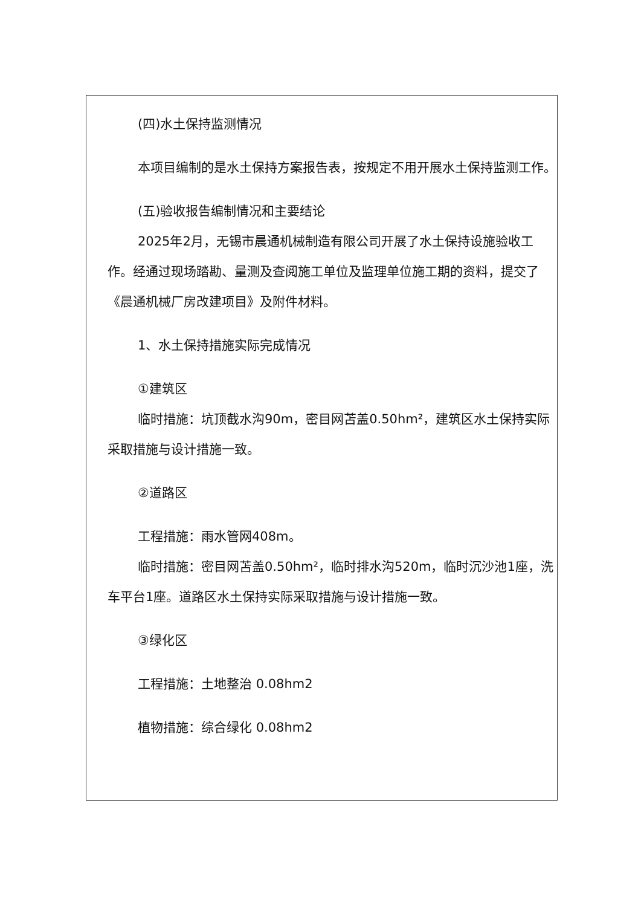(四)水土保持监测情况
本项目编制的是水土保持方案报告表，按规定不用开展水土保持监测工作。
(五)验收报告编制情况和主要结论
2025年2月，无锡市晨通机械制造有限公司开展了水土保持设施验收工作。经通过现场踏勘、量测及查阅施工单位及监理单位施工期的资料，提交了《晨通机械厂房改建项目》及附件材料。
1、水土保持措施实际完成情况
①建筑区
临时措施：坑顶截水沟90m，密目网苫盖0.50hm²，建筑区水土保持实际采取措施与设计措施一致。
②道路区
工程措施：雨水管网408m。
临时措施：密目网苫盖0.50hm²，临时排水沟520m，临时沉沙池1座，洗车平台1座。道路区水土保持实际采取措施与设计措施一致。
③绿化区
工程措施：土地整治 0.08hm2
植物措施：综合绿化 0.08hm2